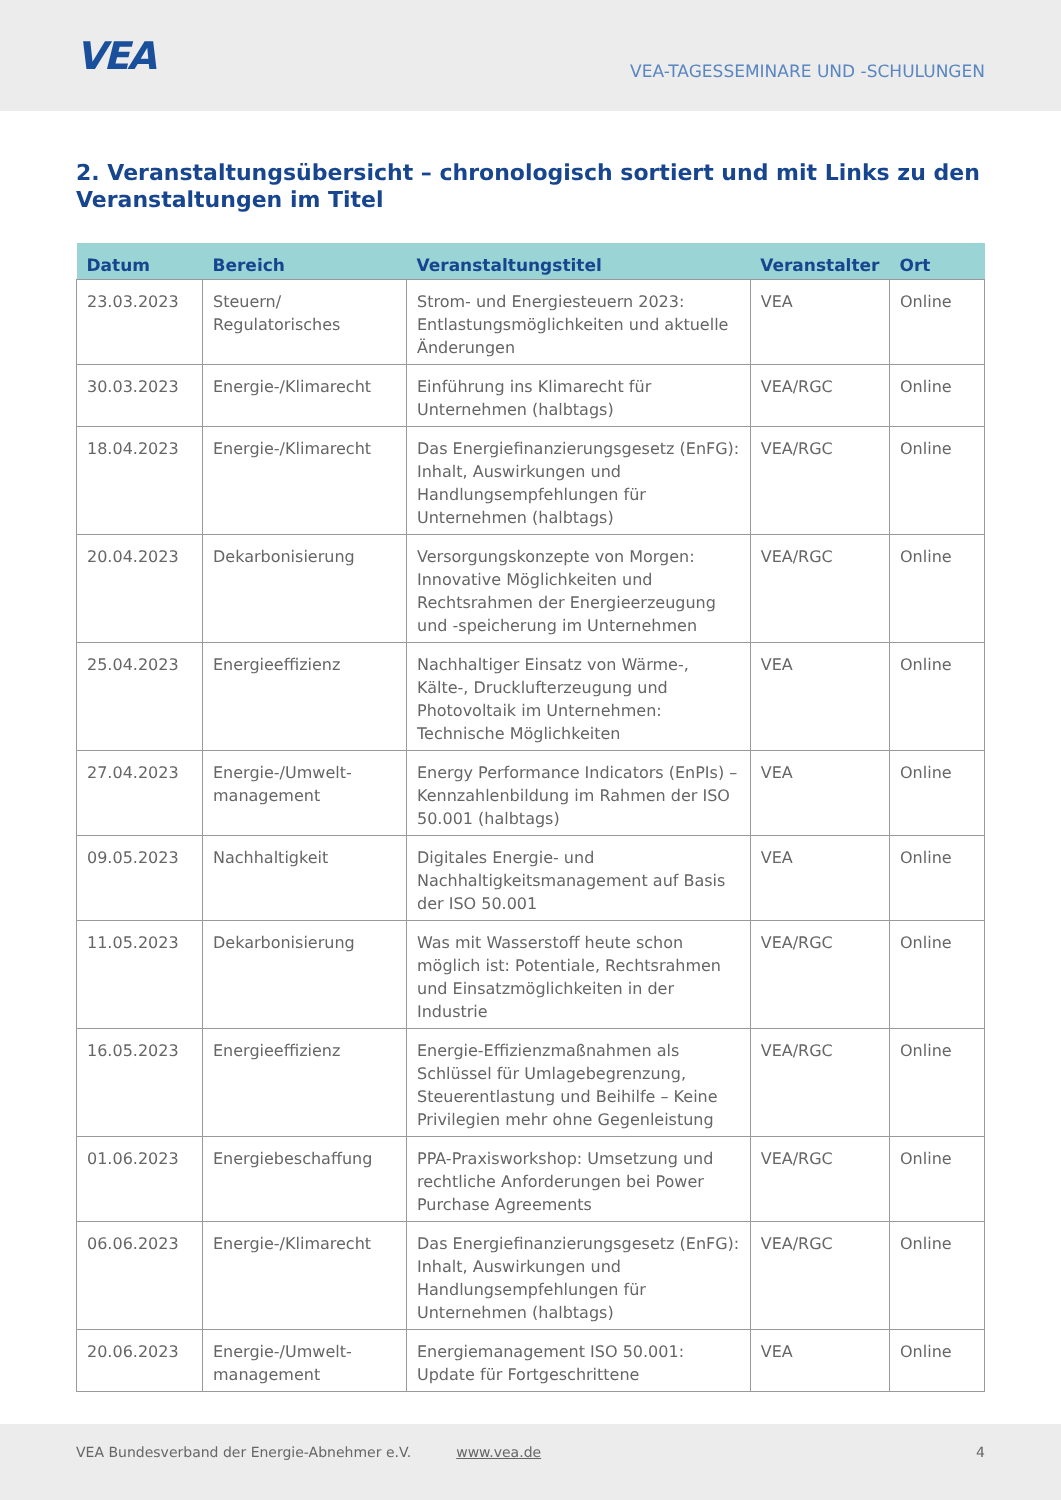VEA
VEA-TAGESSEMINARE UND -SCHULUNGEN
2. Veranstaltungsübersicht – chronologisch sortiert und mit Links zu den Veranstaltungen im Titel
| Datum | Bereich | Veranstaltungstitel | Veranstalter | Ort |
| --- | --- | --- | --- | --- |
| 23.03.2023 | Steuern/ Regulatorisches | Strom- und Energiesteuern 2023: Entlastungsmöglichkeiten und aktuelle Änderungen | VEA | Online |
| 30.03.2023 | Energie-/Klimarecht | Einführung ins Klimarecht für Unternehmen (halbtags) | VEA/RGC | Online |
| 18.04.2023 | Energie-/Klimarecht | Das Energiefinanzierungsgesetz (EnFG): Inhalt, Auswirkungen und Handlungsempfehlungen für Unternehmen (halbtags) | VEA/RGC | Online |
| 20.04.2023 | Dekarbonisierung | Versorgungskonzepte von Morgen: Innovative Möglichkeiten und Rechtsrahmen der Energieerzeugung und -speicherung im Unternehmen | VEA/RGC | Online |
| 25.04.2023 | Energieeffizienz | Nachhaltiger Einsatz von Wärme-, Kälte-, Drucklufterzeugung und Photovoltaik im Unternehmen: Technische Möglichkeiten | VEA | Online |
| 27.04.2023 | Energie-/Umwelt-management | Energy Performance Indicators (EnPIs) – Kennzahlenbildung im Rahmen der ISO 50.001 (halbtags) | VEA | Online |
| 09.05.2023 | Nachhaltigkeit | Digitales Energie- und Nachhaltigkeitsmanagement auf Basis der ISO 50.001 | VEA | Online |
| 11.05.2023 | Dekarbonisierung | Was mit Wasserstoff heute schon möglich ist: Potentiale, Rechtsrahmen und Einsatzmöglichkeiten in der Industrie | VEA/RGC | Online |
| 16.05.2023 | Energieeffizienz | Energie-Effizienzmaßnahmen als Schlüssel für Umlagebegrenzung, Steuerentlastung und Beihilfe – Keine Privilegien mehr ohne Gegenleistung | VEA/RGC | Online |
| 01.06.2023 | Energiebeschaffung | PPA-Praxisworkshop: Umsetzung und rechtliche Anforderungen bei Power Purchase Agreements | VEA/RGC | Online |
| 06.06.2023 | Energie-/Klimarecht | Das Energiefinanzierungsgesetz (EnFG): Inhalt, Auswirkungen und Handlungsempfehlungen für Unternehmen (halbtags) | VEA/RGC | Online |
| 20.06.2023 | Energie-/Umwelt-management | Energiemanagement ISO 50.001: Update für Fortgeschrittene | VEA | Online |
VEA Bundesverband der Energie-Abnehmer e.V. www.vea.de 4